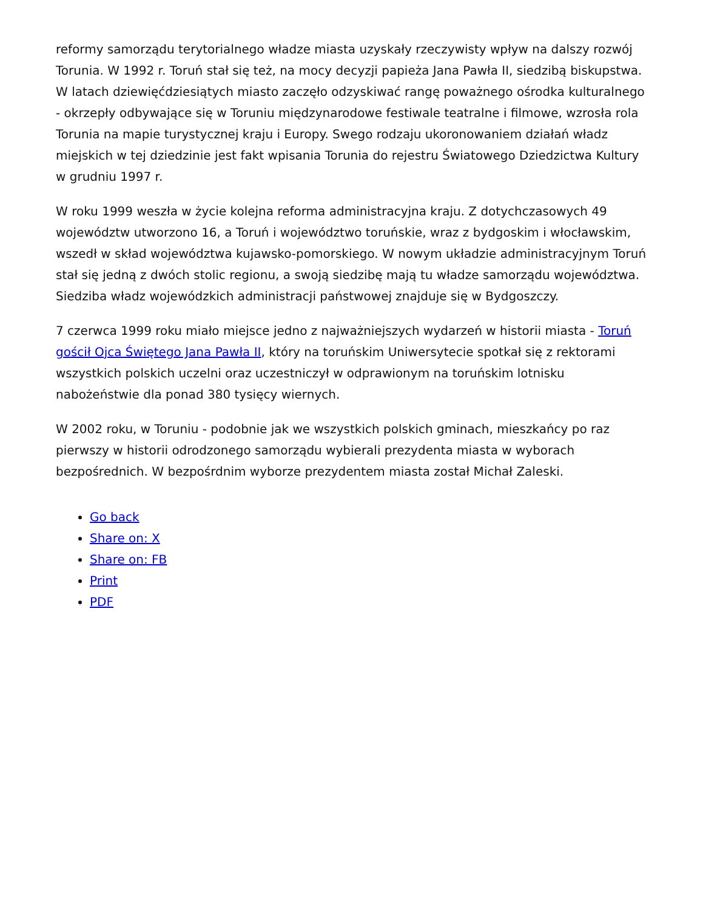reformy samorządu terytorialnego władze miasta uzyskały rzeczywisty wpływ na dalszy rozwój Torunia. W 1992 r. Toruń stał się też, na mocy decyzji papieża Jana Pawła II, siedzibą biskupstwa. W latach dziewięćdziesiątych miasto zaczęło odzyskiwać rangę poważnego ośrodka kulturalnego - okrzepły odbywające się w Toruniu międzynarodowe festiwale teatralne i filmowe, wzrosła rola Torunia na mapie turystycznej kraju i Europy. Swego rodzaju ukoronowaniem działań władz miejskich w tej dziedzinie jest fakt wpisania Torunia do rejestru Światowego Dziedzictwa Kultury w grudniu 1997 r.
W roku 1999 weszła w życie kolejna reforma administracyjna kraju. Z dotychczasowych 49 województw utworzono 16, a Toruń i województwo toruńskie, wraz z bydgoskim i włocławskim, wszedł w skład województwa kujawsko-pomorskiego. W nowym układzie administracyjnym Toruń stał się jedną z dwóch stolic regionu, a swoją siedzibę mają tu władze samorządu województwa. Siedziba władz wojewódzkich administracji państwowej znajduje się w Bydgoszczy.
7 czerwca 1999 roku miało miejsce jedno z najważniejszych wydarzeń w historii miasta - Toruń gościł Ojca Świętego Jana Pawła II, który na toruńskim Uniwersytecie spotkał się z rektorami wszystkich polskich uczelni oraz uczestniczył w odprawionym na toruńskim lotnisku nabożeństwie dla ponad 380 tysięcy wiernych.
W 2002 roku, w Toruniu - podobnie jak we wszystkich polskich gminach, mieszkańcy po raz pierwszy w historii odrodzonego samorządu wybierali prezydenta miasta w wyborach bezpośrednich. W bezpośrdnim wyborze prezydentem miasta został Michał Zaleski.
Go back
Share on: X
Share on: FB
Print
PDF